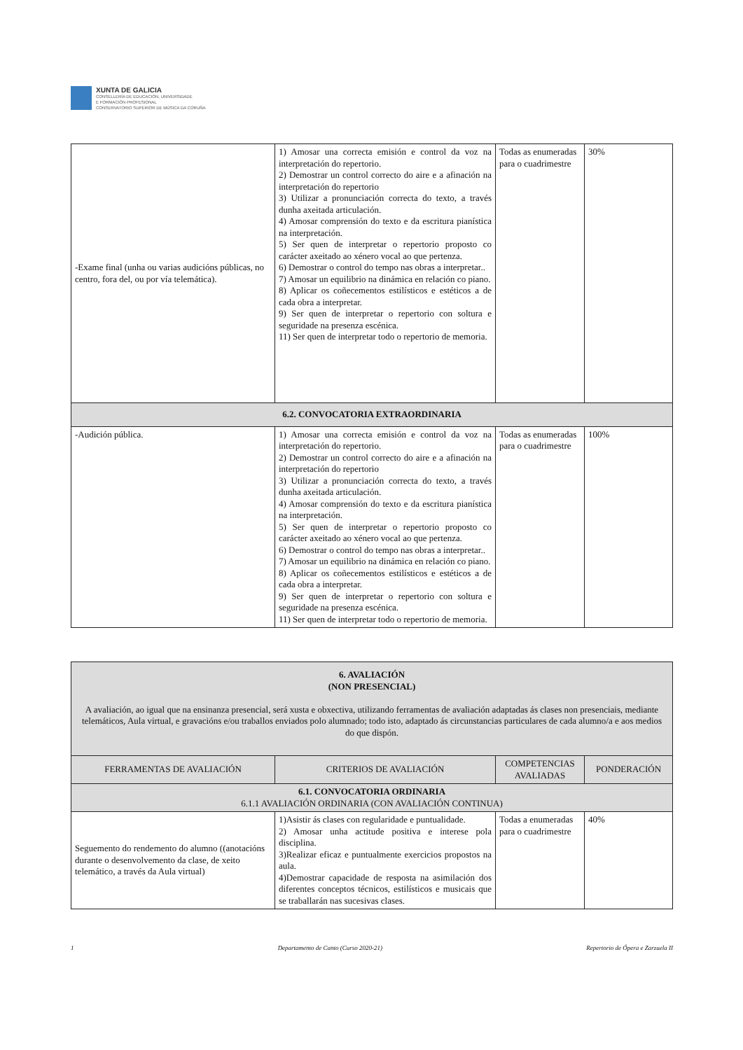XUNTA DE GALICIA
CONSELLERÍA DE EDUCACIÓN, UNIVERSIDADE
E FORMACIÓN PROFESIONAL
CONSERVATORIO SUPERIOR DE MÚSICA DA CORUÑA
| -Exame final (unha ou varias audicións públicas, no centro, fora del, ou por vía telemática). | 1) Amosar una correcta emisión e control da voz na interpretación do repertorio. 2) Demostrar un control correcto do aire e a afinación na interpretación do repertorio 3) Utilizar a pronunciación correcta do texto, a través dunha axeitada articulación. 4) Amosar comprensión do texto e da escritura pianística na interpretación. 5) Ser quen de interpretar o repertorio proposto co carácter axeitado ao xénero vocal ao que pertenza. 6) Demostrar o control do tempo nas obras a interpretar.. 7) Amosar un equilibrio na dinámica en relación co piano. 8) Aplicar os coñecementos estilísticos e estéticos a de cada obra a interpretar. 9) Ser quen de interpretar o repertorio con soltura e seguridade na presenza escénica. 11) Ser quen de interpretar todo o repertorio de memoria. | Todas as enumeradas para o cuadrimestre | 30% |
| 6.2. CONVOCATORIA EXTRAORDINARIA | | | |
| -Audición pública. | 1) Amosar una correcta emisión e control da voz na interpretación do repertorio. 2) Demostrar un control correcto do aire e a afinación na interpretación do repertorio 3) Utilizar a pronunciación correcta do texto, a través dunha axeitada articulación. 4) Amosar comprensión do texto e da escritura pianística na interpretación. 5) Ser quen de interpretar o repertorio proposto co carácter axeitado ao xénero vocal ao que pertenza. 6) Demostrar o control do tempo nas obras a interpretar.. 7) Amosar un equilibrio na dinámica en relación co piano. 8) Aplicar os coñecementos estilísticos e estéticos a de cada obra a interpretar. 9) Ser quen de interpretar o repertorio con soltura e seguridade na presenza escénica. 11) Ser quen de interpretar todo o repertorio de memoria. | Todas as enumeradas para o cuadrimestre | 100% |
| 6. AVALIACIÓN (NON PRESENCIAL) A avaliación, ao igual que na ensinanza presencial, será xusta e obxectiva, utilizando ferramentas de avaliación adaptadas ás clases non presenciais, mediante telemáticos, Aula virtual, e gravacións e/ou traballos enviados polo alumnado; todo isto, adaptado ás circunstancias particulares de cada alumno/a e aos medios do que dispón. | | | |
| FERRAMENTAS DE AVALIACIÓN | CRITERIOS DE AVALIACIÓN | COMPETENCIAS AVALIADAS | PONDERACIÓN |
| 6.1. CONVOCATORIA ORDINARIA 6.1.1 AVALIACIÓN ORDINARIA (CON AVALIACIÓN CONTINUA) | | | |
| Seguemento do rendemento do alumno ((anotacións durante o desenvolvemento da clase, de xeito telemático, a través da Aula virtual) | 1)Asistir ás clases con regularidade e puntualidade. 2) Amosar unha actitude positiva e interese pola disciplina. 3)Realizar eficaz e puntualmente exercicios propostos na aula. 4)Demostrar capacidade de resposta na asimilación dos diferentes conceptos técnicos, estilísticos e musicais que se traballarán nas sucesivas clases. | Todas a enumeradas para o cuadrimestre | 40% |
1 Departamento de Canto (Curso 2020-21) Repertorio de Ópera e Zarzuela II